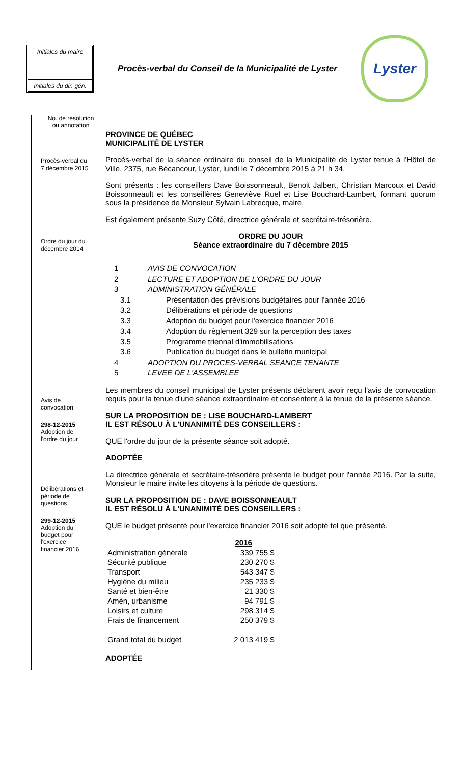Initiales du maire
Initiales du dir. gén.
Procès-verbal du Conseil de la Municipalité de Lyster
Lyster
No. de résolution
ou annotation
Procès-verbal du
7 décembre 2015
Ordre du jour du
décembre 2014
Avis de
convocation
298-12-2015
Adoption de
l'ordre du jour
Délibérations et
période de
questions
299-12-2015
Adoption du
budget pour
l'exercice
financier 2016
PROVINCE DE QUÉBEC
MUNICIPALITÉ DE LYSTER
Procès-verbal de la séance ordinaire du conseil de la Municipalité de Lyster tenue à l'Hôtel de Ville, 2375, rue Bécancour, Lyster, lundi le 7 décembre 2015 à 21 h 34.
Sont présents : les conseillers Dave Boissonneault, Benoit Jalbert, Christian Marcoux et David Boissonneault et les conseillères Geneviève Ruel et Lise Bouchard-Lambert, formant quorum sous la présidence de Monsieur Sylvain Labrecque, maire.
Est également présente Suzy Côté, directrice générale et secrétaire-trésorière.
ORDRE DU JOUR
Séance extraordinaire du 7 décembre 2015
1 AVIS DE CONVOCATION
2 LECTURE ET ADOPTION DE L'ORDRE DU JOUR
3 ADMINISTRATION GÉNÉRALE
3.1 Présentation des prévisions budgétaires pour l'année 2016
3.2 Délibérations et période de questions
3.3 Adoption du budget pour l'exercice financier 2016
3.4 Adoption du règlement 329 sur la perception des taxes
3.5 Programme triennal d'immobilisations
3.6 Publication du budget dans le bulletin municipal
4 ADOPTION DU PROCES-VERBAL SEANCE TENANTE
5 LEVEE DE L'ASSEMBLEE
Les membres du conseil municipal de Lyster présents déclarent avoir reçu l'avis de convocation requis pour la tenue d'une séance extraordinaire et consentent à la tenue de la présente séance.
SUR LA PROPOSITION DE : LISE BOUCHARD-LAMBERT
IL EST RÉSOLU À L'UNANIMITÉ DES CONSEILLERS :
QUE l'ordre du jour de la présente séance soit adopté.
ADOPTÉE
La directrice générale et secrétaire-trésorière présente le budget pour l'année 2016. Par la suite, Monsieur le maire invite les citoyens à la période de questions.
SUR LA PROPOSITION DE : DAVE BOISSONNEAULT
IL EST RÉSOLU À L'UNANIMITÉ DES CONSEILLERS :
QUE le budget présenté pour l'exercice financier 2016 soit adopté tel que présenté.
| | 2016 |
| --- | --- |
| Administration générale | 339 755 $ |
| Sécurité publique | 230 270 $ |
| Transport | 543 347 $ |
| Hygiène du milieu | 235 233 $ |
| Santé et bien-être | 21 330 $ |
| Amén, urbanisme | 94 791 $ |
| Loisirs et culture | 298 314 $ |
| Frais de financement | 250 379 $ |
| Grand total du budget | 2 013 419 $ |
ADOPTÉE